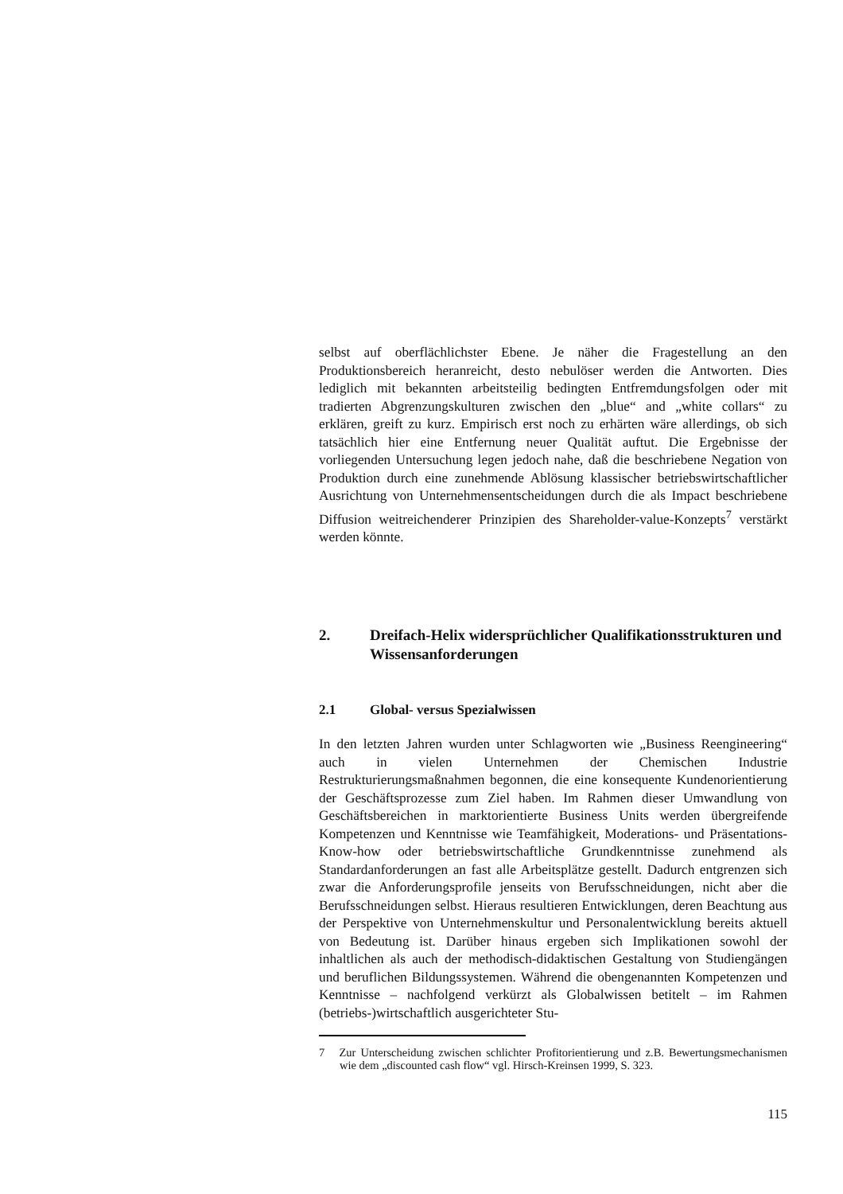selbst auf oberflächlichster Ebene. Je näher die Fragestellung an den Produktionsbereich heranreicht, desto nebulöser werden die Antworten. Dies lediglich mit bekannten arbeitsteilig bedingten Entfremdungsfolgen oder mit tradierten Abgrenzungskulturen zwischen den „blue“ and „white collars“ zu erklären, greift zu kurz. Empirisch erst noch zu erhärten wäre allerdings, ob sich tatsächlich hier eine Entfernung neuer Qualität auftut. Die Ergebnisse der vorliegenden Untersuchung legen jedoch nahe, daß die beschriebene Negation von Produktion durch eine zunehmende Ablösung klassischer betriebswirtschaftlicher Ausrichtung von Unternehmensentscheidungen durch die als Impact beschriebene Diffusion weitreichenderer Prinzipien des Shareholder-value-Konzepts<sup>7</sup> verstärkt werden könnte.
2. Dreifach-Helix widersprüchlicher Qualifikationsstrukturen und Wissensanforderungen
2.1 Global- versus Spezialwissen
In den letzten Jahren wurden unter Schlagworten wie „Business Reengineering“ auch in vielen Unternehmen der Chemischen Industrie Restrukturierungsmaßnahmen begonnen, die eine konsequente Kundenorientierung der Geschäftsprozesse zum Ziel haben. Im Rahmen dieser Umwandlung von Geschäftsbereichen in marktorientierte Business Units werden übergreifende Kompetenzen und Kenntnisse wie Teamfähigkeit, Moderations- und Präsentations-Know-how oder betriebswirtschaftliche Grundkenntnisse zunehmend als Standardanforderungen an fast alle Arbeitsplätze gestellt. Dadurch entgrenzen sich zwar die Anforderungsprofile jenseits von Berufsschneidungen, nicht aber die Berufsschneidungen selbst. Hieraus resultieren Entwicklungen, deren Beachtung aus der Perspektive von Unternehmenskultur und Personalentwicklung bereits aktuell von Bedeutung ist. Darüber hinaus ergeben sich Implikationen sowohl der inhaltlichen als auch der methodisch-didaktischen Gestaltung von Studiengängen und beruflichen Bildungssystemen. Während die obengenannten Kompetenzen und Kenntnisse – nachfolgend verkürzt als Globalwissen betitelt – im Rahmen (betriebs-)wirtschaftlich ausgerichteter Stu-
7 Zur Unterscheidung zwischen schlichter Profitorientierung und z.B. Bewertungsmechanismen wie dem „discounted cash flow“ vgl. Hirsch-Kreinsen 1999, S. 323.
115